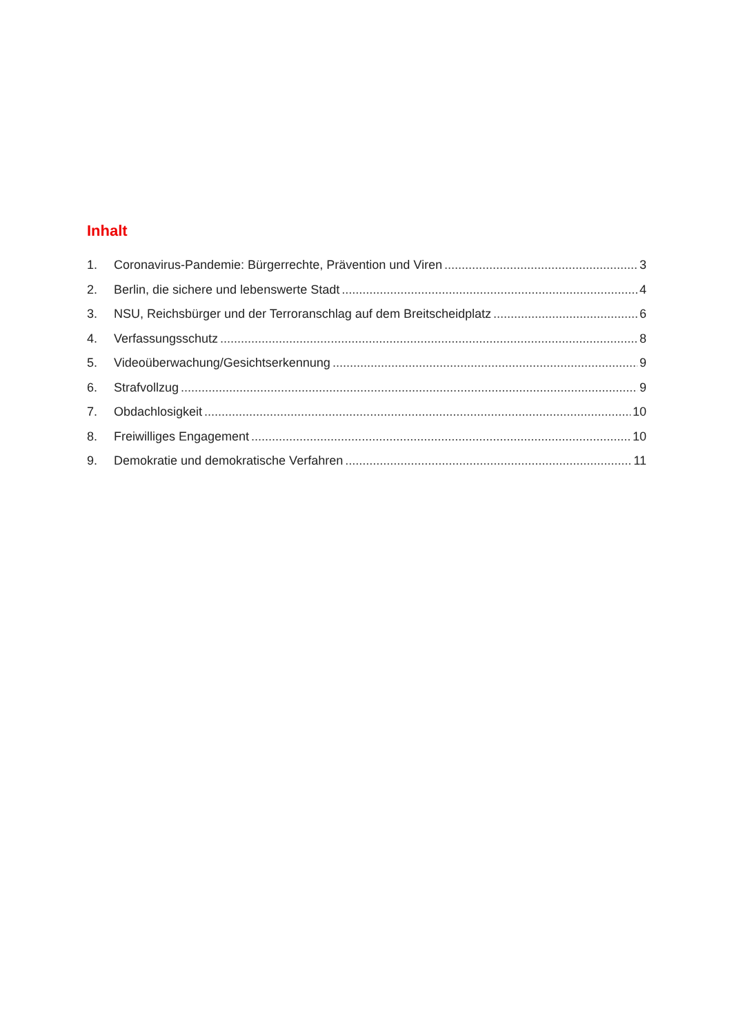Inhalt
1. Coronavirus-Pandemie: Bürgerrechte, Prävention und Viren 3
2. Berlin, die sichere und lebenswerte Stadt 4
3. NSU, Reichsbürger und der Terroranschlag auf dem Breitscheidplatz 6
4. Verfassungsschutz 8
5. Videoüberwachung/Gesichtserkennung 9
6. Strafvollzug 9
7. Obdachlosigkeit 10
8. Freiwilliges Engagement 10
9. Demokratie und demokratische Verfahren 11